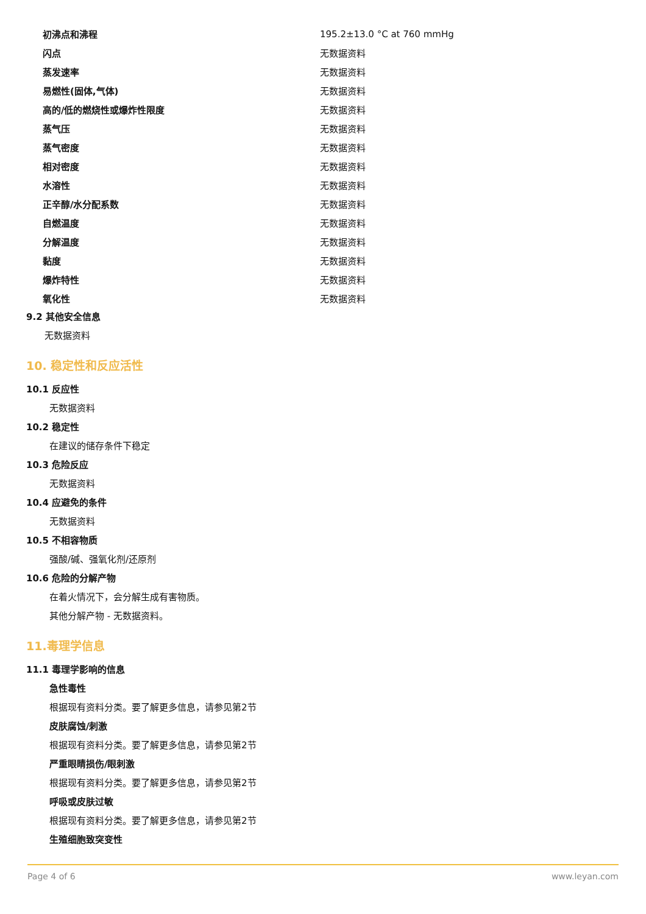| 初沸点和沸程 | 195.2±13.0 °C at 760 mmHg |
| 闪点 | 无数据资料 |
| 蒸发速率 | 无数据资料 |
| 易燃性(固体,气体) | 无数据资料 |
| 高的/低的燃烧性或爆炸性限度 | 无数据资料 |
| 蒸气压 | 无数据资料 |
| 蒸气密度 | 无数据资料 |
| 相对密度 | 无数据资料 |
| 水溶性 | 无数据资料 |
| 正辛醇/水分配系数 | 无数据资料 |
| 自燃温度 | 无数据资料 |
| 分解温度 | 无数据资料 |
| 黏度 | 无数据资料 |
| 爆炸特性 | 无数据资料 |
| 氧化性 | 无数据资料 |
9.2 其他安全信息
无数据资料
10. 稳定性和反应活性
10.1 反应性
无数据资料
10.2 稳定性
在建议的储存条件下稳定
10.3 危险反应
无数据资料
10.4 应避免的条件
无数据资料
10.5 不相容物质
强酸/碱、强氧化剂/还原剂
10.6 危险的分解产物
在着火情况下，会分解生成有害物质。
其他分解产物 - 无数据资料。
11.毒理学信息
11.1 毒理学影响的信息
急性毒性
根据现有资料分类。要了解更多信息，请参见第2节
皮肤腐蚀/刺激
根据现有资料分类。要了解更多信息，请参见第2节
严重眼睛损伤/眼刺激
根据现有资料分类。要了解更多信息，请参见第2节
呼吸或皮肤过敏
根据现有资料分类。要了解更多信息，请参见第2节
生殖细胞致突变性
Page 4 of 6 www.leyan.com